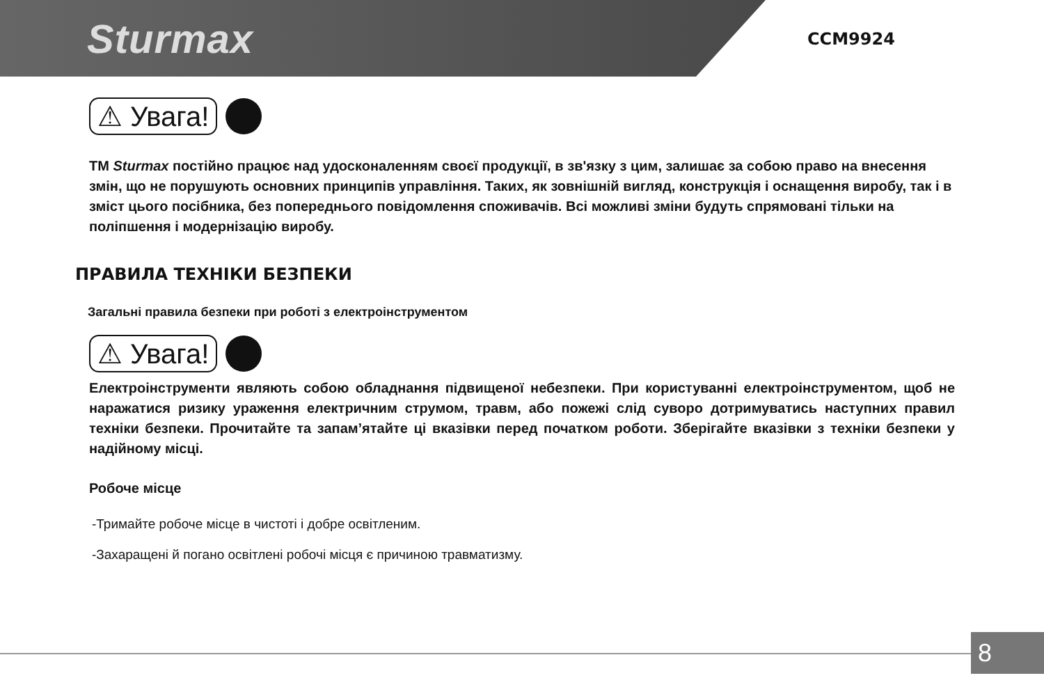Sturmax CCM9924
⚠ Увага!
ТМ Sturmax постійно працює над удосконаленням своєї продукції, в зв'язку з цим, залишає за собою право на внесення змін, що не порушують основних принципів управління. Таких, як зовнішній вигляд, конструкція і оснащення виробу, так і в зміст цього посібника, без попереднього повідомлення споживачів. Всі можливі зміни будуть спрямовані тільки на поліпшення і модернізацію виробу.
ПРАВИЛА ТЕХНІКИ БЕЗПЕКИ
Загальні правила безпеки при роботі з електроінструментом
⚠ Увага!
Електроінструменти являють собою обладнання підвищеної небезпеки. При користуванні електроінструментом, щоб не наражатися ризику ураження електричним струмом, травм, або пожежі слід суворо дотримуватись наступних правил техніки безпеки. Прочитайте та запам’ятайте ці вказівки перед початком роботи. Зберігайте вказівки з техніки безпеки у надійному місці.
Робоче місце
-Тримайте робоче місце в чистоті і добре освітленим.
-Захаращені й погано освітлені робочі місця є причиною травматизму.
8